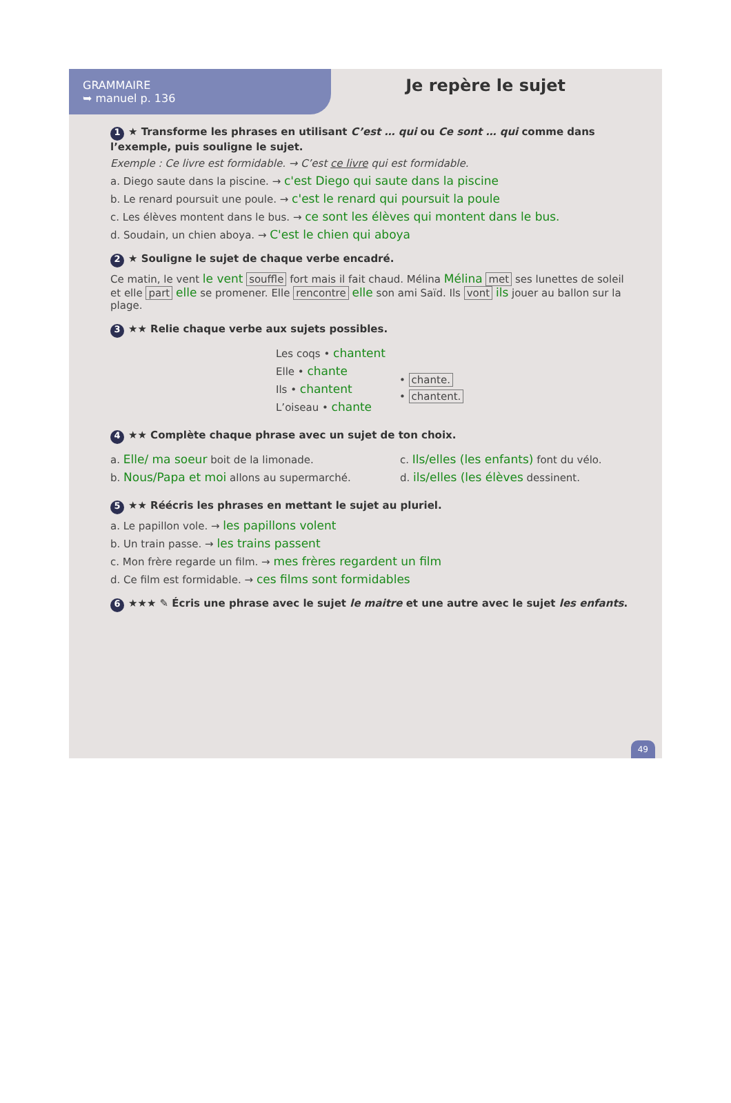GRAMMAIRE
➥ manuel p. 136
Je repère le sujet
1 ★ Transforme les phrases en utilisant C’est … qui ou Ce sont … qui comme dans l’exemple, puis souligne le sujet.
Exemple : Ce livre est formidable. → C’est ce livre qui est formidable.
a. Diego saute dans la piscine. → c'est Diego qui saute dans la piscine
b. Le renard poursuit une poule. → c'est le renard qui poursuit la poule
c. Les élèves montent dans le bus. → ce sont les élèves qui montent dans le bus.
d. Soudain, un chien aboya. → C'est le chien qui aboya
2 ★ Souligne le sujet de chaque verbe encadré.
Ce matin, le vent le vent souffle fort mais il fait chaud. Mélina Mélina met ses lunettes de soleil et elle part elle se promener. Elle rencontre elle son ami Saïd. Ils vont ils jouer au ballon sur la plage.
3 ★★ Relie chaque verbe aux sujets possibles.
Les coqs • chantent
Elle • chante
Ils • chantent
L’oiseau • chante
• chante.
• chantent.
4 ★★ Complète chaque phrase avec un sujet de ton choix.
a. Elle/ ma soeur boit de la limonade.
b. Nous/Papa et moi allons au supermarché.
c. Ils/elles (les enfants) font du vélo.
d. ils/elles (les élèves dessinent.
5 ★★ Réécris les phrases en mettant le sujet au pluriel.
a. Le papillon vole. → les papillons volent
b. Un train passe. → les trains passent
c. Mon frère regarde un film. → mes frères regardent un film
d. Ce film est formidable. → ces films sont formidables
6 ★★★ ✎ Écris une phrase avec le sujet le maitre et une autre avec le sujet les enfants.
49